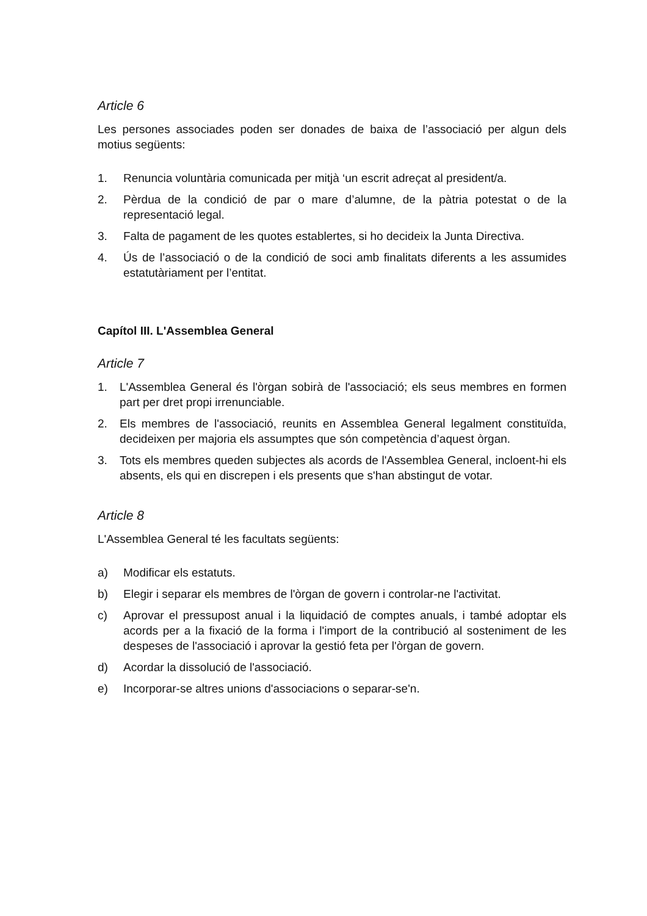Article 6
Les persones associades poden ser donades de baixa de l’associació per algun dels motius següents:
1. Renuncia voluntària comunicada per mitjà ‘un escrit adreçat al president/a.
2. Pèrdua de la condició de par o mare d’alumne, de la pàtria potestat o de la representació legal.
3. Falta de pagament de les quotes establertes, si ho decideix la Junta Directiva.
4. Ús de l’associació o de la condició de soci amb finalitats diferents a les assumides estatutàriament per l’entitat.
Capítol III. L'Assemblea General
Article 7
1. L'Assemblea General és l'òrgan sobirà de l'associació; els seus membres en formen part per dret propi irrenunciable.
2. Els membres de l'associació, reunits en Assemblea General legalment constituïda, decideixen per majoria els assumptes que són competència d’aquest òrgan.
3. Tots els membres queden subjectes als acords de l'Assemblea General, incloent-hi els absents, els qui en discrepen i els presents que s'han abstingut de votar.
Article 8
L'Assemblea General té les facultats següents:
a) Modificar els estatuts.
b) Elegir i separar els membres de l'òrgan de govern i controlar-ne l'activitat.
c) Aprovar el pressupost anual i la liquidació de comptes anuals, i també adoptar els acords per a la fixació de la forma i l'import de la contribució al sosteniment de les despeses de l'associació i aprovar la gestió feta per l'òrgan de govern.
d) Acordar la dissolució de l'associació.
e) Incorporar-se altres unions d'associacions o separar-se'n.